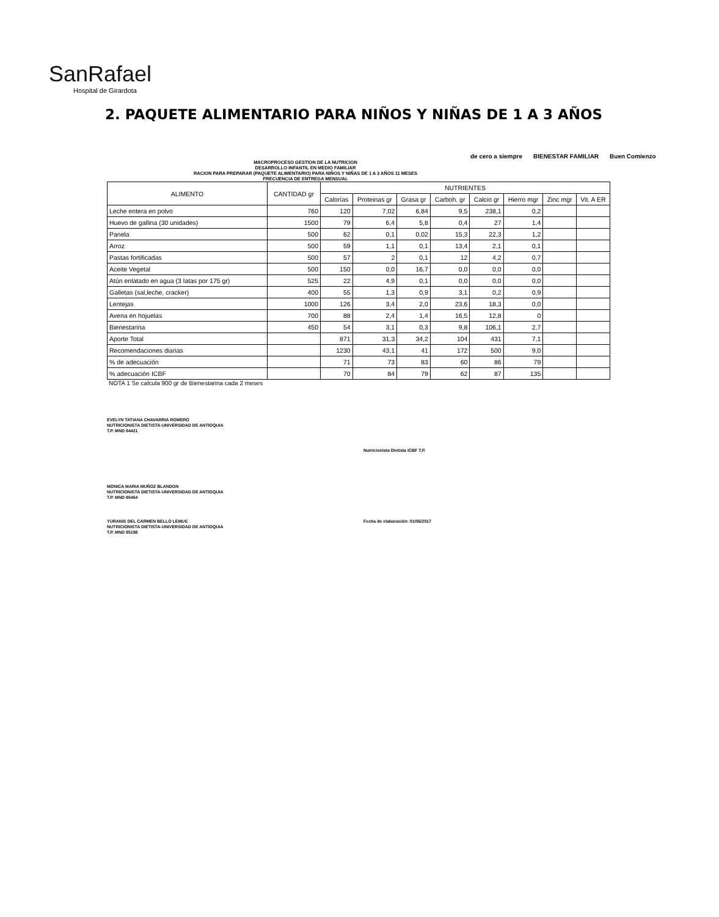SanRafael
Hospital de Girardota
2. PAQUETE ALIMENTARIO PARA NIÑOS Y NIÑAS DE 1 A 3 AÑOS
de cero a siempre BIENESTAR FAMILIAR Buen Comienzo
MACROPROCESO GESTION DE LA NUTRICION
DESARROLLO INFANTIL EN MEDIO FAMILIAR
RACION PARA PREPARAR (PAQUETE ALIMENTARIO) PARA NIÑOS Y NIÑAS DE 1 A 3 AÑOS 11 MESES
FRECUENCIA DE ENTREGA MENSUAL
| ALIMENTO | CANTIDAD gr | NUTRIENTES | | | | | | | |
| --- | --- | --- | --- | --- | --- | --- | --- | --- | --- |
| | | Calorías | Proteinas gr | Grasa gr | Carboh. gr | Calcio gr | Hierro mgr | Zinc mgr | Vit. A ER |
| Leche entera en polvo | 760 | 120 | 7,02 | 6,84 | 9,5 | 238,1 | 0,2 | | |
| Huevo de gallina (30 unidades) | 1500 | 79 | 6,4 | 5,8 | 0,4 | 27 | 1,4 | | |
| Panela | 500 | 62 | 0,1 | 0,02 | 15,3 | 22,3 | 1,2 | | |
| Arroz | 500 | 59 | 1,1 | 0,1 | 13,4 | 2,1 | 0,1 | | |
| Pastas fortificadas | 500 | 57 | 2 | 0,1 | 12 | 4,2 | 0,7 | | |
| Aceite Vegetal | 500 | 150 | 0,0 | 16,7 | 0,0 | 0,0 | 0,0 | | |
| Atún enlatado en agua (3 latas por 175 gr) | 525 | 22 | 4,9 | 0,1 | 0,0 | 0,0 | 0,0 | | |
| Galletas (sal,leche, cracker) | 400 | 55 | 1,3 | 0,9 | 3,1 | 0,2 | 0,9 | | |
| Lentejas | 1000 | 126 | 3,4 | 2,0 | 23,6 | 18,3 | 0,0 | | |
| Avena en hojuelas | 700 | 88 | 2,4 | 1,4 | 16,5 | 12,8 | 0 | | |
| Bienestarina | 450 | 54 | 3,1 | 0,3 | 9,8 | 106,1 | 2,7 | | |
| Aporte Total | | 871 | 31,3 | 34,2 | 104 | 431 | 7,1 | | |
| Recomendaciones diarias | | 1230 | 43,1 | 41 | 172 | 500 | 9,0 | | |
| % de adecuación | | 71 | 73 | 83 | 60 | 86 | 79 | | |
| % adecuación ICBF | | 70 | 84 | 79 | 62 | 87 | 135 | | |
NOTA 1 Se calcula 900 gr de Bienestarina cada 2 meses
EVELYN TATIANA CHAVARRIA ROMERO
NUTRICIONISTA DIETISTA-UNIVERSIDAD DE ANTIOQUIA
T.P. MND 84421
Nutricionista Dietista ICBF T.P.
MONICA MARIA MUÑOZ BLANDON
NUTRICIONISTA DIETISTA-UNIVERSIDAD DE ANTIOQUIA
T.P. MND 85464
YURANIS DEL CARMEN BELLO LEMUS
NUTRICIONISTA DIETISTA-UNIVERSIDAD DE ANTIOQUIA
T.P. MND 85198
Fecha de elaboración: 01/06/2017